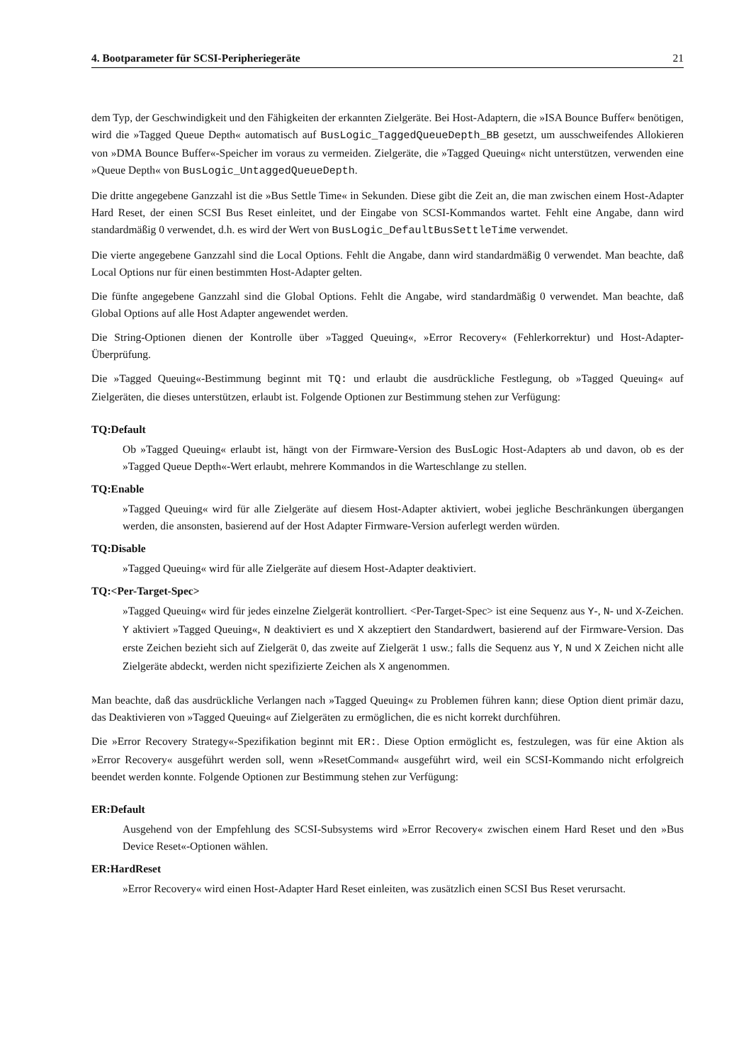4. Bootparameter für SCSI-Peripheriegeräte 21
dem Typ, der Geschwindigkeit und den Fähigkeiten der erkannten Zielgeräte. Bei Host-Adaptern, die »ISA Bounce Buffer« benötigen, wird die »Tagged Queue Depth« automatisch auf BusLogic_TaggedQueueDepth_BB gesetzt, um ausschweifendes Allokieren von »DMA Bounce Buffer«-Speicher im voraus zu vermeiden. Zielgeräte, die »Tagged Queuing« nicht unterstützen, verwenden eine »Queue Depth« von BusLogic_UntaggedQueueDepth.
Die dritte angegebene Ganzzahl ist die »Bus Settle Time« in Sekunden. Diese gibt die Zeit an, die man zwischen einem Host-Adapter Hard Reset, der einen SCSI Bus Reset einleitet, und der Eingabe von SCSI-Kommandos wartet. Fehlt eine Angabe, dann wird standardmäßig 0 verwendet, d.h. es wird der Wert von BusLogic_DefaultBusSettleTime verwendet.
Die vierte angegebene Ganzzahl sind die Local Options. Fehlt die Angabe, dann wird standardmäßig 0 verwendet. Man beachte, daß Local Options nur für einen bestimmten Host-Adapter gelten.
Die fünfte angegebene Ganzzahl sind die Global Options. Fehlt die Angabe, wird standardmäßig 0 verwendet. Man beachte, daß Global Options auf alle Host Adapter angewendet werden.
Die String-Optionen dienen der Kontrolle über »Tagged Queuing«, »Error Recovery« (Fehlerkorrektur) und Host-Adapter-Überprüfung.
Die »Tagged Queuing«-Bestimmung beginnt mit TQ: und erlaubt die ausdrückliche Festlegung, ob »Tagged Queuing« auf Zielgeräten, die dieses unterstützen, erlaubt ist. Folgende Optionen zur Bestimmung stehen zur Verfügung:
TQ:Default
Ob »Tagged Queuing« erlaubt ist, hängt von der Firmware-Version des BusLogic Host-Adapters ab und davon, ob es der »Tagged Queue Depth«-Wert erlaubt, mehrere Kommandos in die Warteschlange zu stellen.
TQ:Enable
»Tagged Queuing« wird für alle Zielgeräte auf diesem Host-Adapter aktiviert, wobei jegliche Beschränkungen übergangen werden, die ansonsten, basierend auf der Host Adapter Firmware-Version auferlegt werden würden.
TQ:Disable
»Tagged Queuing« wird für alle Zielgeräte auf diesem Host-Adapter deaktiviert.
TQ:<Per-Target-Spec>
»Tagged Queuing« wird für jedes einzelne Zielgerät kontrolliert. <Per-Target-Spec> ist eine Sequenz aus Y-, N- und X-Zeichen. Y aktiviert »Tagged Queuing«, N deaktiviert es und X akzeptiert den Standardwert, basierend auf der Firmware-Version. Das erste Zeichen bezieht sich auf Zielgerät 0, das zweite auf Zielgerät 1 usw.; falls die Sequenz aus Y, N und X Zeichen nicht alle Zielgeräte abdeckt, werden nicht spezifizierte Zeichen als X angenommen.
Man beachte, daß das ausdrückliche Verlangen nach »Tagged Queuing« zu Problemen führen kann; diese Option dient primär dazu, das Deaktivieren von »Tagged Queuing« auf Zielgeräten zu ermöglichen, die es nicht korrekt durchführen.
Die »Error Recovery Strategy«-Spezifikation beginnt mit ER:. Diese Option ermöglicht es, festzulegen, was für eine Aktion als »Error Recovery« ausgeführt werden soll, wenn »ResetCommand« ausgeführt wird, weil ein SCSI-Kommando nicht erfolgreich beendet werden konnte. Folgende Optionen zur Bestimmung stehen zur Verfügung:
ER:Default
Ausgehend von der Empfehlung des SCSI-Subsystems wird »Error Recovery« zwischen einem Hard Reset und den »Bus Device Reset«-Optionen wählen.
ER:HardReset
»Error Recovery« wird einen Host-Adapter Hard Reset einleiten, was zusätzlich einen SCSI Bus Reset verursacht.